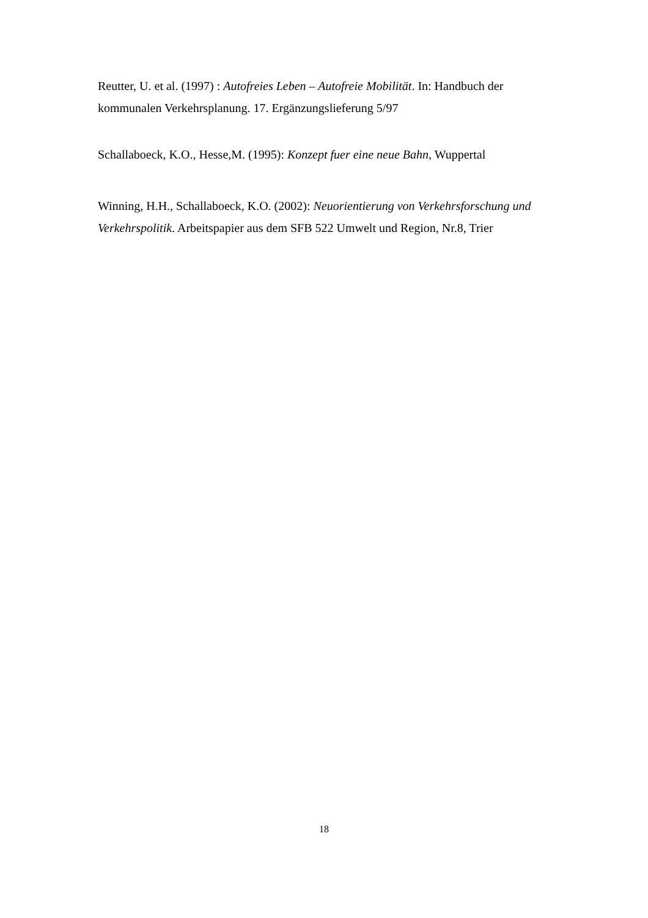Reutter, U. et al. (1997) : Autofreies Leben – Autofreie Mobilität. In: Handbuch der kommunalen Verkehrsplanung. 17. Ergänzungslieferung 5/97
Schallaboeck, K.O., Hesse,M. (1995): Konzept fuer eine neue Bahn, Wuppertal
Winning, H.H., Schallaboeck, K.O. (2002): Neuorientierung von Verkehrsforschung und Verkehrspolitik. Arbeitspapier aus dem SFB 522 Umwelt und Region, Nr.8, Trier
18